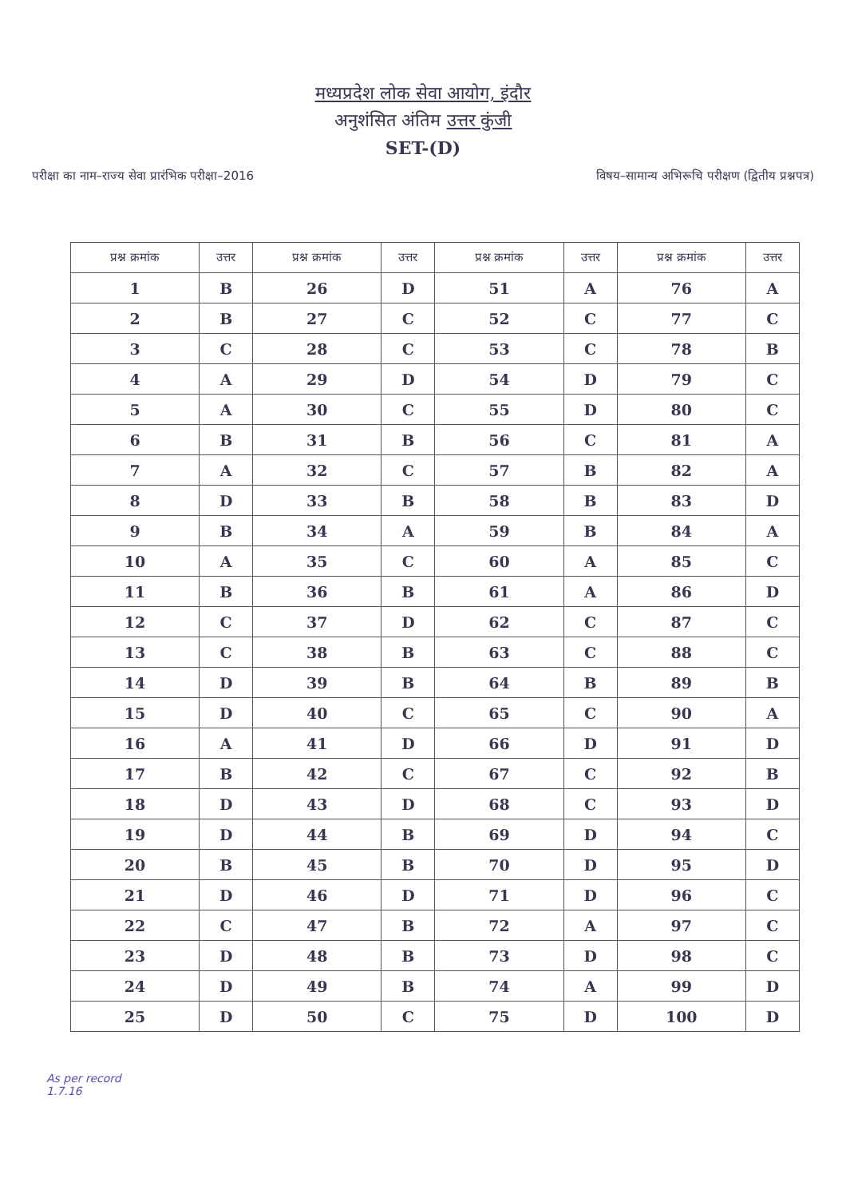मध्यप्रदेश लोक सेवा आयोग, इंदौर
अनुशंसित अंतिम उत्तर कुंजी
SET-(D)
परीक्षा का नाम–राज्य सेवा प्रारंभिक परीक्षा–2016 विषय–सामान्य अभिरूचि परीक्षण (द्वितीय प्रश्नपत्र)
| प्रश्न क्रमांक | उत्तर | प्रश्न क्रमांक | उत्तर | प्रश्न क्रमांक | उत्तर | प्रश्न क्रमांक | उत्तर |
| --- | --- | --- | --- | --- | --- | --- | --- |
| 1 | B | 26 | D | 51 | A | 76 | A |
| 2 | B | 27 | C | 52 | C | 77 | C |
| 3 | C | 28 | C | 53 | C | 78 | B |
| 4 | A | 29 | D | 54 | D | 79 | C |
| 5 | A | 30 | C | 55 | D | 80 | C |
| 6 | B | 31 | B | 56 | C | 81 | A |
| 7 | A | 32 | C | 57 | B | 82 | A |
| 8 | D | 33 | B | 58 | B | 83 | D |
| 9 | B | 34 | A | 59 | B | 84 | A |
| 10 | A | 35 | C | 60 | A | 85 | C |
| 11 | B | 36 | B | 61 | A | 86 | D |
| 12 | C | 37 | D | 62 | C | 87 | C |
| 13 | C | 38 | B | 63 | C | 88 | C |
| 14 | D | 39 | B | 64 | B | 89 | B |
| 15 | D | 40 | C | 65 | C | 90 | A |
| 16 | A | 41 | D | 66 | D | 91 | D |
| 17 | B | 42 | C | 67 | C | 92 | B |
| 18 | D | 43 | D | 68 | C | 93 | D |
| 19 | D | 44 | B | 69 | D | 94 | C |
| 20 | B | 45 | B | 70 | D | 95 | D |
| 21 | D | 46 | D | 71 | D | 96 | C |
| 22 | C | 47 | B | 72 | A | 97 | C |
| 23 | D | 48 | B | 73 | D | 98 | C |
| 24 | D | 49 | B | 74 | A | 99 | D |
| 25 | D | 50 | C | 75 | D | 100 | D |
As per record
1.7.16